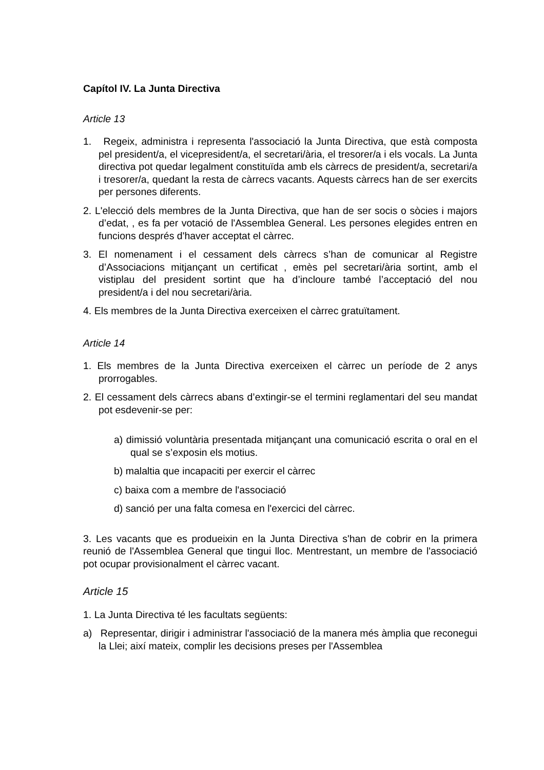Capítol IV. La Junta Directiva
Article 13
1. Regeix, administra i representa l'associació la Junta Directiva, que està composta pel president/a, el vicepresident/a, el secretari/ària, el tresorer/a i els vocals. La Junta directiva pot quedar legalment constituïda amb els càrrecs de president/a, secretari/a i tresorer/a, quedant la resta de càrrecs vacants. Aquests càrrecs han de ser exercits per persones diferents.
2. L'elecció dels membres de la Junta Directiva, que han de ser socis o sòcies i majors d’edat, , es fa per votació de l'Assemblea General. Les persones elegides entren en funcions després d'haver acceptat el càrrec.
3. El nomenament i el cessament dels càrrecs s’han de comunicar al Registre d’Associacions mitjançant un certificat , emès pel secretari/ària sortint, amb el vistiplau del president sortint que ha d’incloure també l’acceptació del nou president/a i del nou secretari/ària.
4. Els membres de la Junta Directiva exerceixen el càrrec gratuïtament.
Article 14
1. Els membres de la Junta Directiva exerceixen el càrrec un període de 2 anys prorrogables.
2. El cessament dels càrrecs abans d’extingir-se el termini reglamentari del seu mandat pot esdevenir-se per:
a) dimissió voluntària presentada mitjançant una comunicació escrita o oral en el qual se s’exposin els motius.
b) malaltia que incapaciti per exercir el càrrec
c) baixa com a membre de l'associació
d) sanció per una falta comesa en l'exercici del càrrec.
3. Les vacants que es produeixin en la Junta Directiva s'han de cobrir en la primera reunió de l'Assemblea General que tingui lloc. Mentrestant, un membre de l'associació pot ocupar provisionalment el càrrec vacant.
Article 15
1. La Junta Directiva té les facultats següents:
a) Representar, dirigir i administrar l'associació de la manera més àmplia que reconegui la Llei; així mateix, complir les decisions preses per l'Assemblea